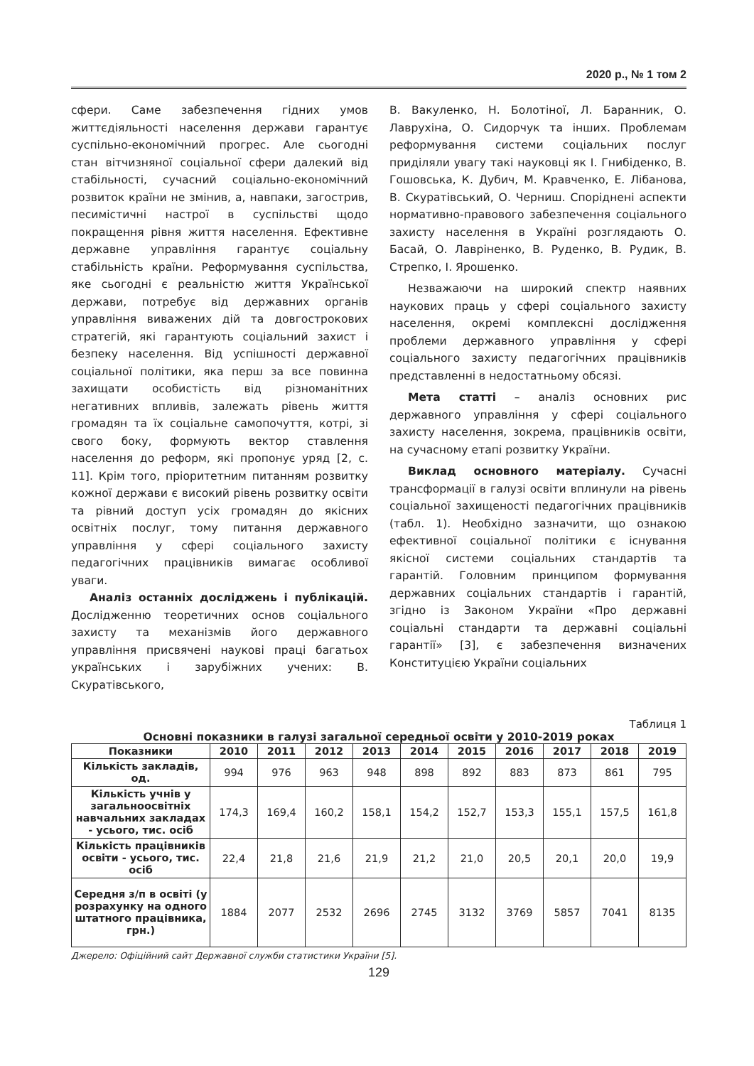2020 р., № 1 том 2
сфери. Саме забезпечення гідних умов життєдіяльності населення держави гарантує суспільно-економічний прогрес. Але сьогодні стан вітчизняної соціальної сфери далекий від стабільності, сучасний соціально-економічний розвиток країни не змінив, а, навпаки, загострив, песимістичні настрої в суспільстві щодо покращення рівня життя населення. Ефективне державне управління гарантує соціальну стабільність країни. Реформування суспільства, яке сьогодні є реальністю життя Української держави, потребує від державних органів управління виважених дій та довгострокових стратегій, які гарантують соціальний захист і безпеку населення. Від успішності державної соціальної політики, яка перш за все повинна захищати особистість від різноманітних негативних впливів, залежать рівень життя громадян та їх соціальне самопочуття, котрі, зі свого боку, формують вектор ставлення населення до реформ, які пропонує уряд [2, с. 11]. Крім того, пріоритетним питанням розвитку кожної держави є високий рівень розвитку освіти та рівний доступ усіх громадян до якісних освітніх послуг, тому питання державного управління у сфері соціального захисту педагогічних працівників вимагає особливої уваги.
Аналіз останніх досліджень і публікацій. Дослідженню теоретичних основ соціального захисту та механізмів його державного управління присвячені наукові праці багатьох українських і зарубіжних учених: В. Скуратівського,
В. Вакуленко, Н. Болотіної, Л. Баранник, О. Лаврухіна, О. Сидорчук та інших. Проблемам реформування системи соціальних послуг приділяли увагу такі науковці як І. Гнибіденко, В. Гошовська, К. Дубич, М. Кравченко, Е. Лібанова, В. Скуратівський, О. Черниш. Споріднені аспекти нормативно-правового забезпечення соціального захисту населення в Україні розглядають О. Басай, О. Лавріненко, В. Руденко, В. Рудик, В. Стрепко, І. Ярошенко.
Незважаючи на широкий спектр наявних наукових праць у сфері соціального захисту населення, окремі комплексні дослідження проблеми державного управління у сфері соціального захисту педагогічних працівників представленні в недостатньому обсязі.
Мета статті – аналіз основних рис державного управління у сфері соціального захисту населення, зокрема, працівників освіти, на сучасному етапі розвитку України.
Виклад основного матеріалу. Сучасні трансформації в галузі освіти вплинули на рівень соціальної захищеності педагогічних працівників (табл. 1). Необхідно зазначити, що ознакою ефективної соціальної політики є існування якісної системи соціальних стандартів та гарантій. Головним принципом формування державних соціальних стандартів і гарантій, згідно із Законом України «Про державні соціальні стандарти та державні соціальні гарантії» [3], є забезпечення визначених Конституцією України соціальних
Таблиця 1
Основні показники в галузі загальної середньої освіти у 2010-2019 роках
| Показники | 2010 | 2011 | 2012 | 2013 | 2014 | 2015 | 2016 | 2017 | 2018 | 2019 |
| --- | --- | --- | --- | --- | --- | --- | --- | --- | --- | --- |
| Кількість закладів, од. | 994 | 976 | 963 | 948 | 898 | 892 | 883 | 873 | 861 | 795 |
| Кількість учнів у загальноосвітніх навчальних закладах - усього, тис. осіб | 174,3 | 169,4 | 160,2 | 158,1 | 154,2 | 152,7 | 153,3 | 155,1 | 157,5 | 161,8 |
| Кількість працівників освіти - усього, тис. осіб | 22,4 | 21,8 | 21,6 | 21,9 | 21,2 | 21,0 | 20,5 | 20,1 | 20,0 | 19,9 |
| Середня з/п в освіті (у розрахунку на одного штатного працівника, грн.) | 1884 | 2077 | 2532 | 2696 | 2745 | 3132 | 3769 | 5857 | 7041 | 8135 |
Джерело: Офіційний сайт Державної служби статистики України [5].
129